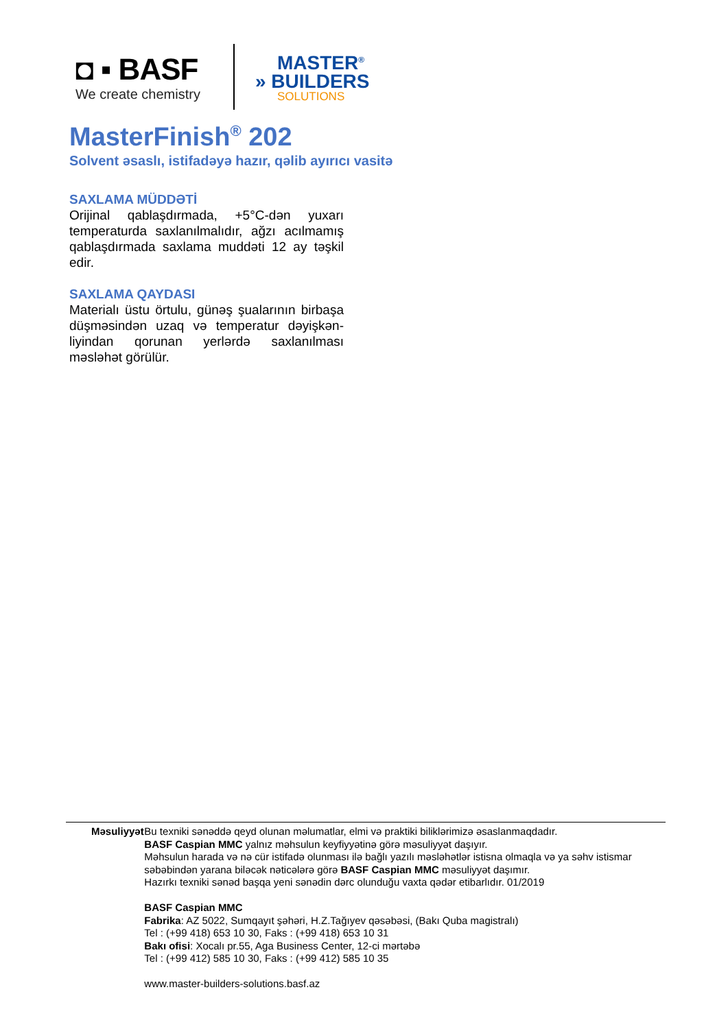◘ ▪ BASF
We create chemistry
MASTER<sup>®</sup>
» BUILDERS
SOLUTIONS
MasterFinish<sup>®</sup> 202
Solvent əsaslı, istifadəyə hazır, qəlib ayırıcı vasitə
SAXLAMA MÜDDƏTİ
Orijinal qablaşdırmada, +5°C-dən yuxarı temperaturda saxlanılmalıdır, ağzı acılmamış qablaşdırmada saxlama muddəti 12 ay təşkil edir.
SAXLAMA QAYDASI
Materialı üstu örtulu, günəş şualarının birbaşa düşməsindən uzaq və temperatur dəyişkən-liyindan qorunan yerlərdə saxlanılması məsləhət görülür.
Məsuliyyət Bu texniki sənəddə qeyd olunan məlumatlar, elmi və praktiki biliklərimizə əsaslanmaqdadır.
BASF Caspian MMC yalnız məhsulun keyfiyyətinə görə məsuliyyət daşıyır.
Məhsulun harada və nə cür istifadə olunması ilə bağlı yazılı məsləhətlər istisna olmaqla və ya səhv istismar səbəbindən yarana biləcək nəticələrə görə BASF Caspian MMC məsuliyyət daşımır.
Hazırkı texniki sənəd başqa yeni sənədin dərc olunduğu vaxta qədər etibarlıdır. 01/2019
BASF Caspian MMC
Fabrika: AZ 5022, Sumqayıt şəhəri, H.Z.Tağıyev qəsəbəsi, (Bakı Quba magistralı)
Tel : (+99 418) 653 10 30, Faks : (+99 418) 653 10 31
Bakı ofisi: Xocalı pr.55, Aga Business Center, 12-ci mərtəbə
Tel : (+99 412) 585 10 30, Faks : (+99 412) 585 10 35
www.master-builders-solutions.basf.az